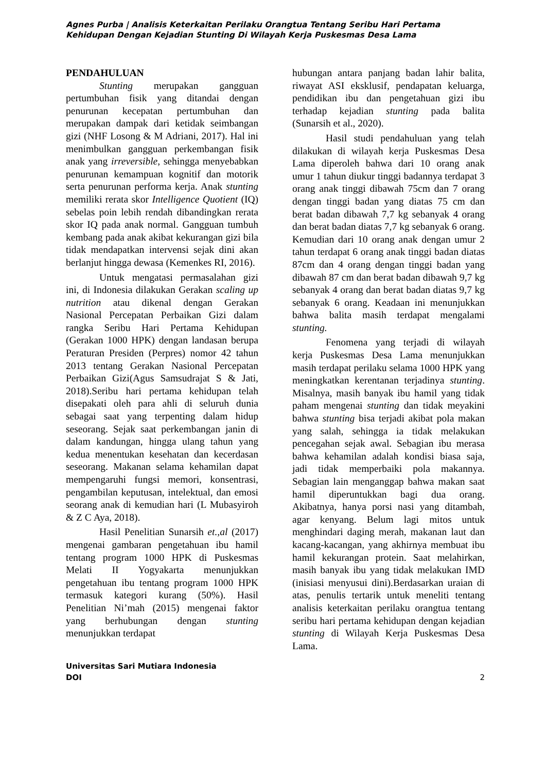Agnes Purba | Analisis Keterkaitan Perilaku Orangtua Tentang Seribu Hari Pertama Kehidupan Dengan Kejadian Stunting Di Wilayah Kerja Puskesmas Desa Lama
PENDAHULUAN
Stunting merupakan gangguan pertumbuhan fisik yang ditandai dengan penurunan kecepatan pertumbuhan dan merupakan dampak dari ketidak seimbangan gizi (NHF Losong & M Adriani, 2017). Hal ini menimbulkan gangguan perkembangan fisik anak yang irreversible, sehingga menyebabkan penurunan kemampuan kognitif dan motorik serta penurunan performa kerja. Anak stunting memiliki rerata skor Intelligence Quotient (IQ) sebelas poin lebih rendah dibandingkan rerata skor IQ pada anak normal. Gangguan tumbuh kembang pada anak akibat kekurangan gizi bila tidak mendapatkan intervensi sejak dini akan berlanjut hingga dewasa (Kemenkes RI, 2016).
Untuk mengatasi permasalahan gizi ini, di Indonesia dilakukan Gerakan scaling up nutrition atau dikenal dengan Gerakan Nasional Percepatan Perbaikan Gizi dalam rangka Seribu Hari Pertama Kehidupan (Gerakan 1000 HPK) dengan landasan berupa Peraturan Presiden (Perpres) nomor 42 tahun 2013 tentang Gerakan Nasional Percepatan Perbaikan Gizi(Agus Samsudrajat S & Jati, 2018).Seribu hari pertama kehidupan telah disepakati oleh para ahli di seluruh dunia sebagai saat yang terpenting dalam hidup seseorang. Sejak saat perkembangan janin di dalam kandungan, hingga ulang tahun yang kedua menentukan kesehatan dan kecerdasan seseorang. Makanan selama kehamilan dapat mempengaruhi fungsi memori, konsentrasi, pengambilan keputusan, intelektual, dan emosi seorang anak di kemudian hari (L Mubasyiroh & Z C Aya, 2018).
Hasil Penelitian Sunarsih et.,al (2017) mengenai gambaran pengetahuan ibu hamil tentang program 1000 HPK di Puskesmas Melati II Yogyakarta menunjukkan pengetahuan ibu tentang program 1000 HPK termasuk kategori kurang (50%). Hasil Penelitian Ni’mah (2015) mengenai faktor yang berhubungan dengan stunting menunjukkan terdapat
hubungan antara panjang badan lahir balita, riwayat ASI eksklusif, pendapatan keluarga, pendidikan ibu dan pengetahuan gizi ibu terhadap kejadian stunting pada balita (Sunarsih et al., 2020).
Hasil studi pendahuluan yang telah dilakukan di wilayah kerja Puskesmas Desa Lama diperoleh bahwa dari 10 orang anak umur 1 tahun diukur tinggi badannya terdapat 3 orang anak tinggi dibawah 75cm dan 7 orang dengan tinggi badan yang diatas 75 cm dan berat badan dibawah 7,7 kg sebanyak 4 orang dan berat badan diatas 7,7 kg sebanyak 6 orang. Kemudian dari 10 orang anak dengan umur 2 tahun terdapat 6 orang anak tinggi badan diatas 87cm dan 4 orang dengan tinggi badan yang dibawah 87 cm dan berat badan dibawah 9,7 kg sebanyak 4 orang dan berat badan diatas 9,7 kg sebanyak 6 orang. Keadaan ini menunjukkan bahwa balita masih terdapat mengalami stunting.
Fenomena yang terjadi di wilayah kerja Puskesmas Desa Lama menunjukkan masih terdapat perilaku selama 1000 HPK yang meningkatkan kerentanan terjadinya stunting. Misalnya, masih banyak ibu hamil yang tidak paham mengenai stunting dan tidak meyakini bahwa stunting bisa terjadi akibat pola makan yang salah, sehingga ia tidak melakukan pencegahan sejak awal. Sebagian ibu merasa bahwa kehamilan adalah kondisi biasa saja, jadi tidak memperbaiki pola makannya. Sebagian lain menganggap bahwa makan saat hamil diperuntukkan bagi dua orang. Akibatnya, hanya porsi nasi yang ditambah, agar kenyang. Belum lagi mitos untuk menghindari daging merah, makanan laut dan kacang-kacangan, yang akhirnya membuat ibu hamil kekurangan protein. Saat melahirkan, masih banyak ibu yang tidak melakukan IMD (inisiasi menyusui dini).Berdasarkan uraian di atas, penulis tertarik untuk meneliti tentang analisis keterkaitan perilaku orangtua tentang seribu hari pertama kehidupan dengan kejadian stunting di Wilayah Kerja Puskesmas Desa Lama.
Universitas Sari Mutiara Indonesia
DOI
2